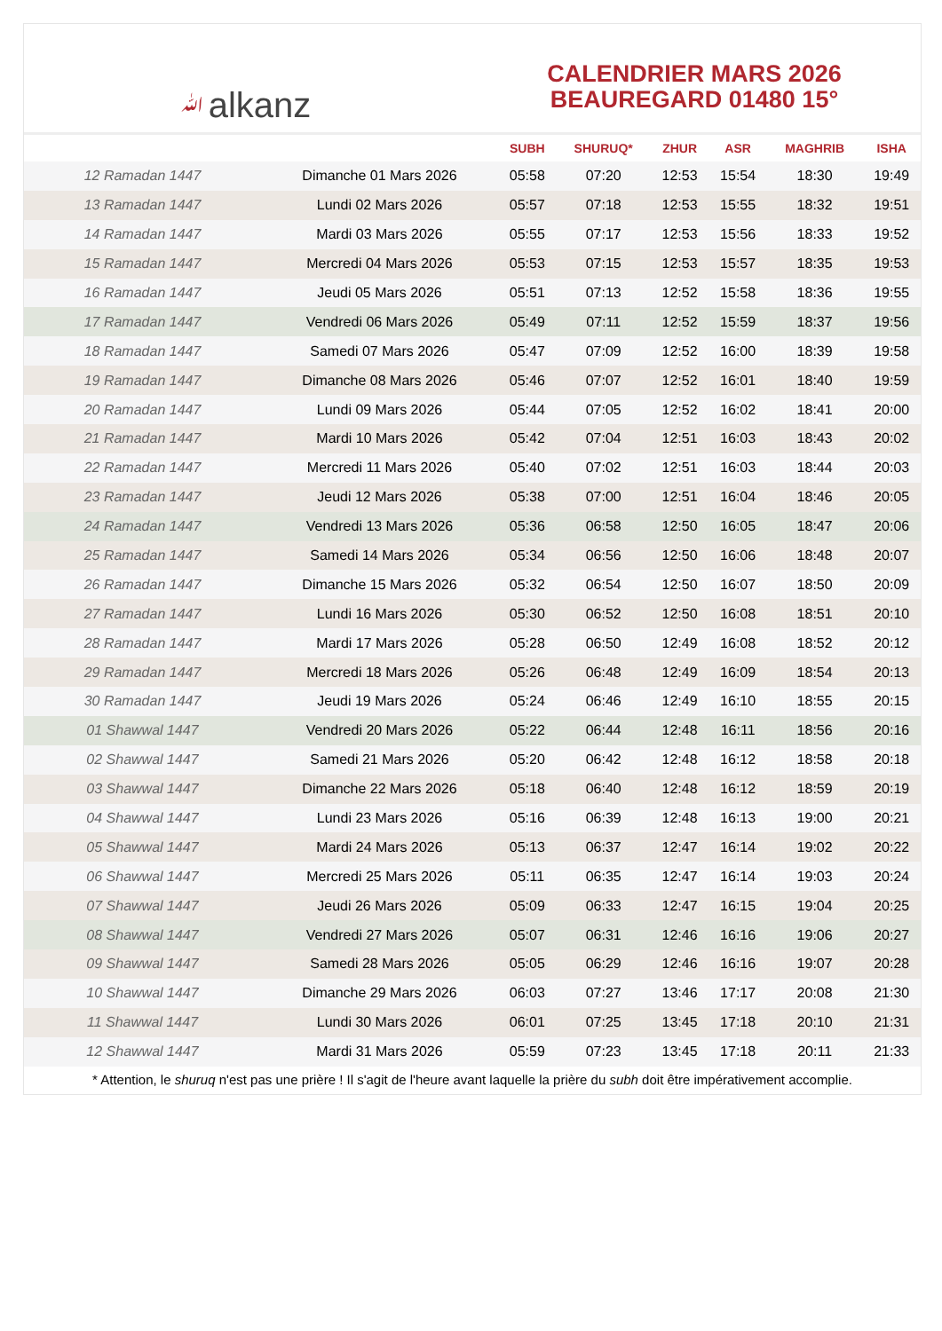ﷲalkanz
CALENDRIER MARS 2026
BEAUREGARD 01480 15°
| | | SUBH | SHURUQ* | ZHUR | ASR | MAGHRIB | ISHA |
| --- | --- | --- | --- | --- | --- | --- | --- |
| 12 Ramadan 1447 | Dimanche 01 Mars 2026 | 05:58 | 07:20 | 12:53 | 15:54 | 18:30 | 19:49 |
| 13 Ramadan 1447 | Lundi 02 Mars 2026 | 05:57 | 07:18 | 12:53 | 15:55 | 18:32 | 19:51 |
| 14 Ramadan 1447 | Mardi 03 Mars 2026 | 05:55 | 07:17 | 12:53 | 15:56 | 18:33 | 19:52 |
| 15 Ramadan 1447 | Mercredi 04 Mars 2026 | 05:53 | 07:15 | 12:53 | 15:57 | 18:35 | 19:53 |
| 16 Ramadan 1447 | Jeudi 05 Mars 2026 | 05:51 | 07:13 | 12:52 | 15:58 | 18:36 | 19:55 |
| 17 Ramadan 1447 | Vendredi 06 Mars 2026 | 05:49 | 07:11 | 12:52 | 15:59 | 18:37 | 19:56 |
| 18 Ramadan 1447 | Samedi 07 Mars 2026 | 05:47 | 07:09 | 12:52 | 16:00 | 18:39 | 19:58 |
| 19 Ramadan 1447 | Dimanche 08 Mars 2026 | 05:46 | 07:07 | 12:52 | 16:01 | 18:40 | 19:59 |
| 20 Ramadan 1447 | Lundi 09 Mars 2026 | 05:44 | 07:05 | 12:52 | 16:02 | 18:41 | 20:00 |
| 21 Ramadan 1447 | Mardi 10 Mars 2026 | 05:42 | 07:04 | 12:51 | 16:03 | 18:43 | 20:02 |
| 22 Ramadan 1447 | Mercredi 11 Mars 2026 | 05:40 | 07:02 | 12:51 | 16:03 | 18:44 | 20:03 |
| 23 Ramadan 1447 | Jeudi 12 Mars 2026 | 05:38 | 07:00 | 12:51 | 16:04 | 18:46 | 20:05 |
| 24 Ramadan 1447 | Vendredi 13 Mars 2026 | 05:36 | 06:58 | 12:50 | 16:05 | 18:47 | 20:06 |
| 25 Ramadan 1447 | Samedi 14 Mars 2026 | 05:34 | 06:56 | 12:50 | 16:06 | 18:48 | 20:07 |
| 26 Ramadan 1447 | Dimanche 15 Mars 2026 | 05:32 | 06:54 | 12:50 | 16:07 | 18:50 | 20:09 |
| 27 Ramadan 1447 | Lundi 16 Mars 2026 | 05:30 | 06:52 | 12:50 | 16:08 | 18:51 | 20:10 |
| 28 Ramadan 1447 | Mardi 17 Mars 2026 | 05:28 | 06:50 | 12:49 | 16:08 | 18:52 | 20:12 |
| 29 Ramadan 1447 | Mercredi 18 Mars 2026 | 05:26 | 06:48 | 12:49 | 16:09 | 18:54 | 20:13 |
| 30 Ramadan 1447 | Jeudi 19 Mars 2026 | 05:24 | 06:46 | 12:49 | 16:10 | 18:55 | 20:15 |
| 01 Shawwal 1447 | Vendredi 20 Mars 2026 | 05:22 | 06:44 | 12:48 | 16:11 | 18:56 | 20:16 |
| 02 Shawwal 1447 | Samedi 21 Mars 2026 | 05:20 | 06:42 | 12:48 | 16:12 | 18:58 | 20:18 |
| 03 Shawwal 1447 | Dimanche 22 Mars 2026 | 05:18 | 06:40 | 12:48 | 16:12 | 18:59 | 20:19 |
| 04 Shawwal 1447 | Lundi 23 Mars 2026 | 05:16 | 06:39 | 12:48 | 16:13 | 19:00 | 20:21 |
| 05 Shawwal 1447 | Mardi 24 Mars 2026 | 05:13 | 06:37 | 12:47 | 16:14 | 19:02 | 20:22 |
| 06 Shawwal 1447 | Mercredi 25 Mars 2026 | 05:11 | 06:35 | 12:47 | 16:14 | 19:03 | 20:24 |
| 07 Shawwal 1447 | Jeudi 26 Mars 2026 | 05:09 | 06:33 | 12:47 | 16:15 | 19:04 | 20:25 |
| 08 Shawwal 1447 | Vendredi 27 Mars 2026 | 05:07 | 06:31 | 12:46 | 16:16 | 19:06 | 20:27 |
| 09 Shawwal 1447 | Samedi 28 Mars 2026 | 05:05 | 06:29 | 12:46 | 16:16 | 19:07 | 20:28 |
| 10 Shawwal 1447 | Dimanche 29 Mars 2026 | 06:03 | 07:27 | 13:46 | 17:17 | 20:08 | 21:30 |
| 11 Shawwal 1447 | Lundi 30 Mars 2026 | 06:01 | 07:25 | 13:45 | 17:18 | 20:10 | 21:31 |
| 12 Shawwal 1447 | Mardi 31 Mars 2026 | 05:59 | 07:23 | 13:45 | 17:18 | 20:11 | 21:33 |
* Attention, le shuruq n'est pas une prière ! Il s'agit de l'heure avant laquelle la prière du subh doit être impérativement accomplie.